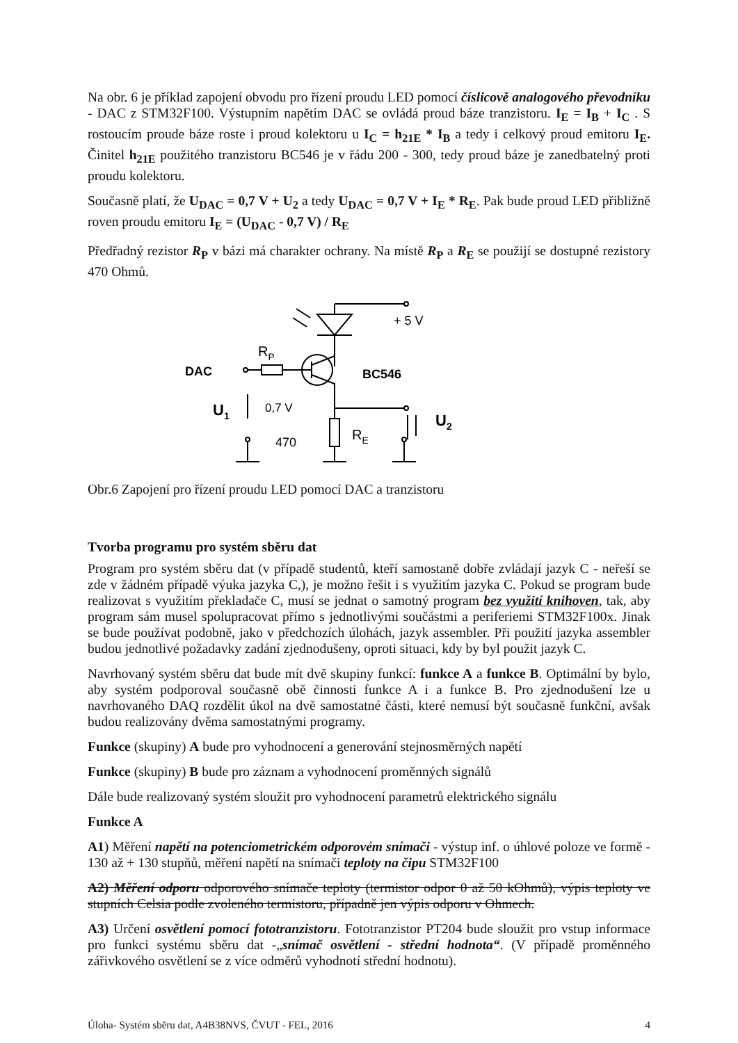Na obr. 6 je příklad zapojení obvodu pro řízení proudu LED pomocí číslicově analogového převodníku - DAC z STM32F100. Výstupním napětím DAC se ovládá proud báze tranzistoru. I<sub>E</sub> = I<sub>B</sub> + I<sub>C</sub> . S rostoucím proude báze roste i proud kolektoru u I<sub>C</sub> = h<sub>21E</sub> * I<sub>B</sub> a tedy i celkový proud emitoru I<sub>E</sub>. Činitel h<sub>21E</sub> použitého tranzistoru BC546 je v řádu 200 - 300, tedy proud báze je zanedbatelný proti proudu kolektoru.
Současně platí, že U<sub>DAC</sub> = 0,7 V + U<sub>2</sub> a tedy U<sub>DAC</sub> = 0,7 V + I<sub>E</sub> * R<sub>E</sub>. Pak bude proud LED přibližně roven proudu emitoru I<sub>E</sub> = (U<sub>DAC</sub> - 0,7 V) / R<sub>E</sub>
Předřadný rezistor R<sub>P</sub> v bázi má charakter ochrany. Na místě R<sub>P</sub> a R<sub>E</sub> se použijí se dostupné rezistory 470 Ohmů.
+ 5 V
RP
DAC
BC546
U1
0,7 V
470
RE
U2
Obr.6 Zapojení pro řízení proudu LED pomocí DAC a tranzistoru
Tvorba programu pro systém sběru dat
Program pro systém sběru dat (v případě studentů, kteří samostaně dobře zvládají jazyk C - neřeší se zde v žádném případě výuka jazyka C,), je možno řešit i s využitím jazyka C. Pokud se program bude realizovat s využitím překladače C, musí se jednat o samotný program bez využití knihoven, tak, aby program sám musel spolupracovat přímo s jednotlivými součástmi a periferiemi STM32F100x. Jinak se bude používat podobně, jako v předchozích úlohách, jazyk assembler. Při použití jazyka assembler budou jednotlivé požadavky zadání zjednodušeny, oproti situaci, kdy by byl použit jazyk C.
Navrhovaný systém sběru dat bude mít dvě skupiny funkcí: funkce A a funkce B. Optimální by bylo, aby systém podporoval současně obě činnosti funkce A i a funkce B. Pro zjednodušení lze u navrhovaného DAQ rozdělit úkol na dvě samostatné části, které nemusí být současně funkční, avšak budou realizovány dvěma samostatnými programy.
Funkce (skupiny) A bude pro vyhodnocení a generování stejnosměrných napětí
Funkce (skupiny) B bude pro záznam a vyhodnocení proměnných signálů
Dále bude realizovaný systém sloužit pro vyhodnocení parametrů elektrického signálu
Funkce A
A1) Měření napětí na potenciometrickém odporovém snímači - výstup inf. o úhlové poloze ve formě - 130 až + 130 stupňů, měření napětí na snímači teploty na čipu STM32F100
A2) Měření odporu odporového snímače teploty (termistor odpor 0 až 50 kOhmů), výpis teploty ve stupních Celsia podle zvoleného termistoru, případně jen výpis odporu v Ohmech.
A3) Určení osvětlení pomocí fototranzistoru. Fototranzistor PT204 bude sloužit pro vstup informace pro funkci systému sběru dat -„snímač osvětlení - střední hodnota“. (V případě proměnného zářivkového osvětlení se z více odměrů vyhodnotí střední hodnotu).
Úloha- Systém sběru dat, A4B38NVS, ČVUT - FEL, 2016 4